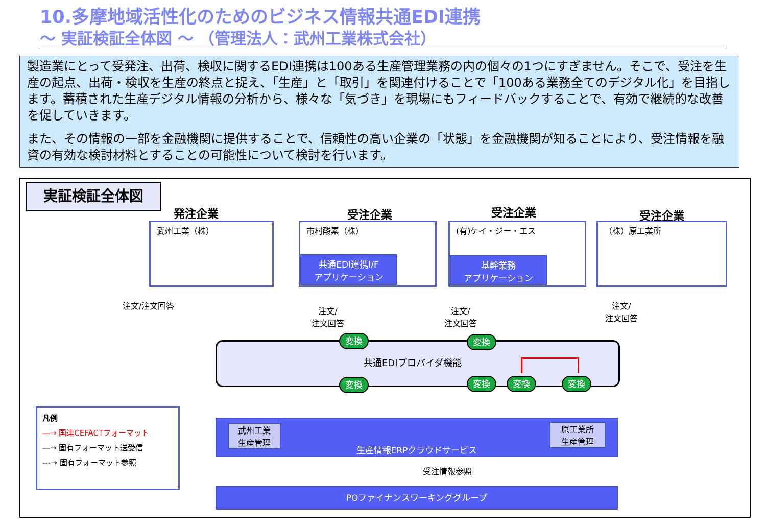10.多摩地域活性化のためのビジネス情報共通EDI連携
～ 実証検証全体図 ～ （管理法人：武州工業株式会社）
製造業にとって受発注、出荷、検収に関するEDI連携は100ある生産管理業務の内の個々の1つにすぎません。そこで、受注を生産の起点、出荷・検収を生産の終点と捉え、「生産」と「取引」を関連付けることで「100ある業務全てのデジタル化」を目指します。蓄積された生産デジタル情報の分析から、様々な「気づき」を現場にもフィードバックすることで、有効で継続的な改善を促していきます。
また、その情報の一部を金融機関に提供することで、信頼性の高い企業の「状態」を金融機関が知ることにより、受注情報を融資の有効な検討材料とすることの可能性について検討を行います。
実証検証全体図
発注企業 受注企業 受注企業 受注企業
武州工業（株） 市村酸素（株）
共通EDI連携I/F
アプリケーション
(有)ケイ・ジー・エス
基幹業務
アプリケーション
（株）原工業所
注文/注文回答
注文/
注文回答
注文/
注文回答
注文/
注文回答
共通EDIプロバイダ機能
変換 変換
変換 変換 変換 変換
生産情報ERPクラウドサービス
武州工業
生産管理
原工業所
生産管理
受注情報参照
POファイナンスワーキンググループ
凡例
―→ 国連CEFACTフォーマット
―→ 固有フォーマット送受信
---→ 固有フォーマット参照